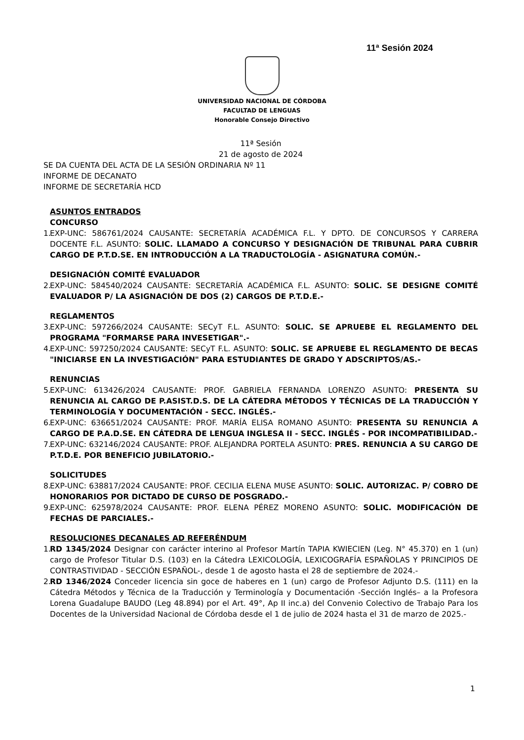11ª Sesión 2024
UNIVERSIDAD NACIONAL DE CÓRDOBA
FACULTAD DE LENGUAS
Honorable Consejo Directivo
11ª Sesión
21 de agosto de 2024
SE DA CUENTA DEL ACTA DE LA SESIÓN ORDINARIA Nº 11
INFORME DE DECANATO
INFORME DE SECRETARÍA HCD
ASUNTOS ENTRADOS
CONCURSO
1.
EXP-UNC: 586761/2024 CAUSANTE: SECRETARÍA ACADÉMICA F.L. Y DPTO. DE CONCURSOS Y CARRERA DOCENTE F.L. ASUNTO: SOLIC. LLAMADO A CONCURSO Y DESIGNACIÓN DE TRIBUNAL PARA CUBRIR CARGO DE P.T.D.SE. EN INTRODUCCIÓN A LA TRADUCTOLOGÍA - ASIGNATURA COMÚN.-
DESIGNACIÓN COMITÉ EVALUADOR
2.
EXP-UNC: 584540/2024 CAUSANTE: SECRETARÍA ACADÉMICA F.L. ASUNTO: SOLIC. SE DESIGNE COMITÉ EVALUADOR P/ LA ASIGNACIÓN DE DOS (2) CARGOS DE P.T.D.E.-
REGLAMENTOS
3.
EXP-UNC: 597266/2024 CAUSANTE: SECyT F.L. ASUNTO: SOLIC. SE APRUEBE EL REGLAMENTO DEL PROGRAMA "FORMARSE PARA INVESETIGAR".-
4.
EXP-UNC: 597250/2024 CAUSANTE: SECyT F.L. ASUNTO: SOLIC. SE APRUEBE EL REGLAMENTO DE BECAS "INICIARSE EN LA INVESTIGACIÓN" PARA ESTUDIANTES DE GRADO Y ADSCRIPTOS/AS.-
RENUNCIAS
5.
EXP-UNC: 613426/2024 CAUSANTE: PROF. GABRIELA FERNANDA LORENZO ASUNTO: PRESENTA SU RENUNCIA AL CARGO DE P.ASIST.D.S. DE LA CÁTEDRA MÉTODOS Y TÉCNICAS DE LA TRADUCCIÓN Y TERMINOLOGÍA Y DOCUMENTACIÓN - SECC. INGLÉS.-
6.
EXP-UNC: 636651/2024 CAUSANTE: PROF. MARÍA ELISA ROMANO ASUNTO: PRESENTA SU RENUNCIA A CARGO DE P.A.D.SE. EN CÁTEDRA DE LENGUA INGLESA II - SECC. INGLÉS - POR INCOMPATIBILIDAD.-
7.
EXP-UNC: 632146/2024 CAUSANTE: PROF. ALEJANDRA PORTELA ASUNTO: PRES. RENUNCIA A SU CARGO DE P.T.D.E. POR BENEFICIO JUBILATORIO.-
SOLICITUDES
8.
EXP-UNC: 638817/2024 CAUSANTE: PROF. CECILIA ELENA MUSE ASUNTO: SOLIC. AUTORIZAC. P/ COBRO DE HONORARIOS POR DICTADO DE CURSO DE POSGRADO.-
9.
EXP-UNC: 625978/2024 CAUSANTE: PROF. ELENA PÉREZ MORENO ASUNTO: SOLIC. MODIFICACIÓN DE FECHAS DE PARCIALES.-
RESOLUCIONES DECANALES AD REFERÉNDUM
1.
RD 1345/2024 Designar con carácter interino al Profesor Martín TAPIA KWIECIEN (Leg. N° 45.370) en 1 (un) cargo de Profesor Titular D.S. (103) en la Cátedra LEXICOLOGÍA, LEXICOGRAFÍA ESPAÑOLAS Y PRINCIPIOS DE CONTRASTIVIDAD - SECCIÓN ESPAÑOL-, desde 1 de agosto hasta el 28 de septiembre de 2024.-
2.
RD 1346/2024 Conceder licencia sin goce de haberes en 1 (un) cargo de Profesor Adjunto D.S. (111) en la Cátedra Métodos y Técnica de la Traducción y Terminología y Documentación -Sección Inglés– a la Profesora Lorena Guadalupe BAUDO (Leg 48.894) por el Art. 49°, Ap II inc.a) del Convenio Colectivo de Trabajo Para los Docentes de la Universidad Nacional de Córdoba desde el 1 de julio de 2024 hasta el 31 de marzo de 2025.-
1